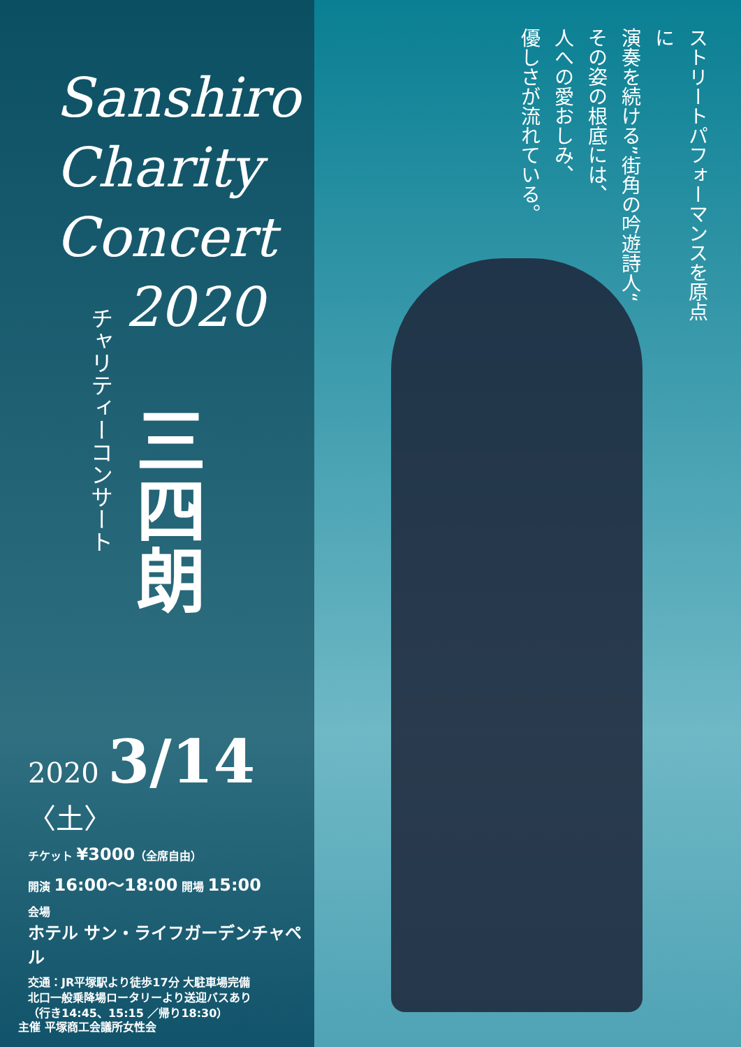ストリートパフォーマンスを原点に
演奏を続ける”街角の吟遊詩人“
その姿の根底には、
人への愛おしみ、
優しさが流れている。
Sanshiro
Charity
Concert
2020
チャリティーコンサート
三四朗
2020 3/14〈土〉
チケット ¥3000（全席自由）
開演 16:00〜18:00 開場 15:00
会場
ホテル サン・ライフガーデンチャペル
交通：JR平塚駅より徒歩17分 大駐車場完備
北口一般乗降場ロータリーより送迎バスあり
（行き14:45、15:15 ／帰り18:30）
主催 平塚商工会議所女性会